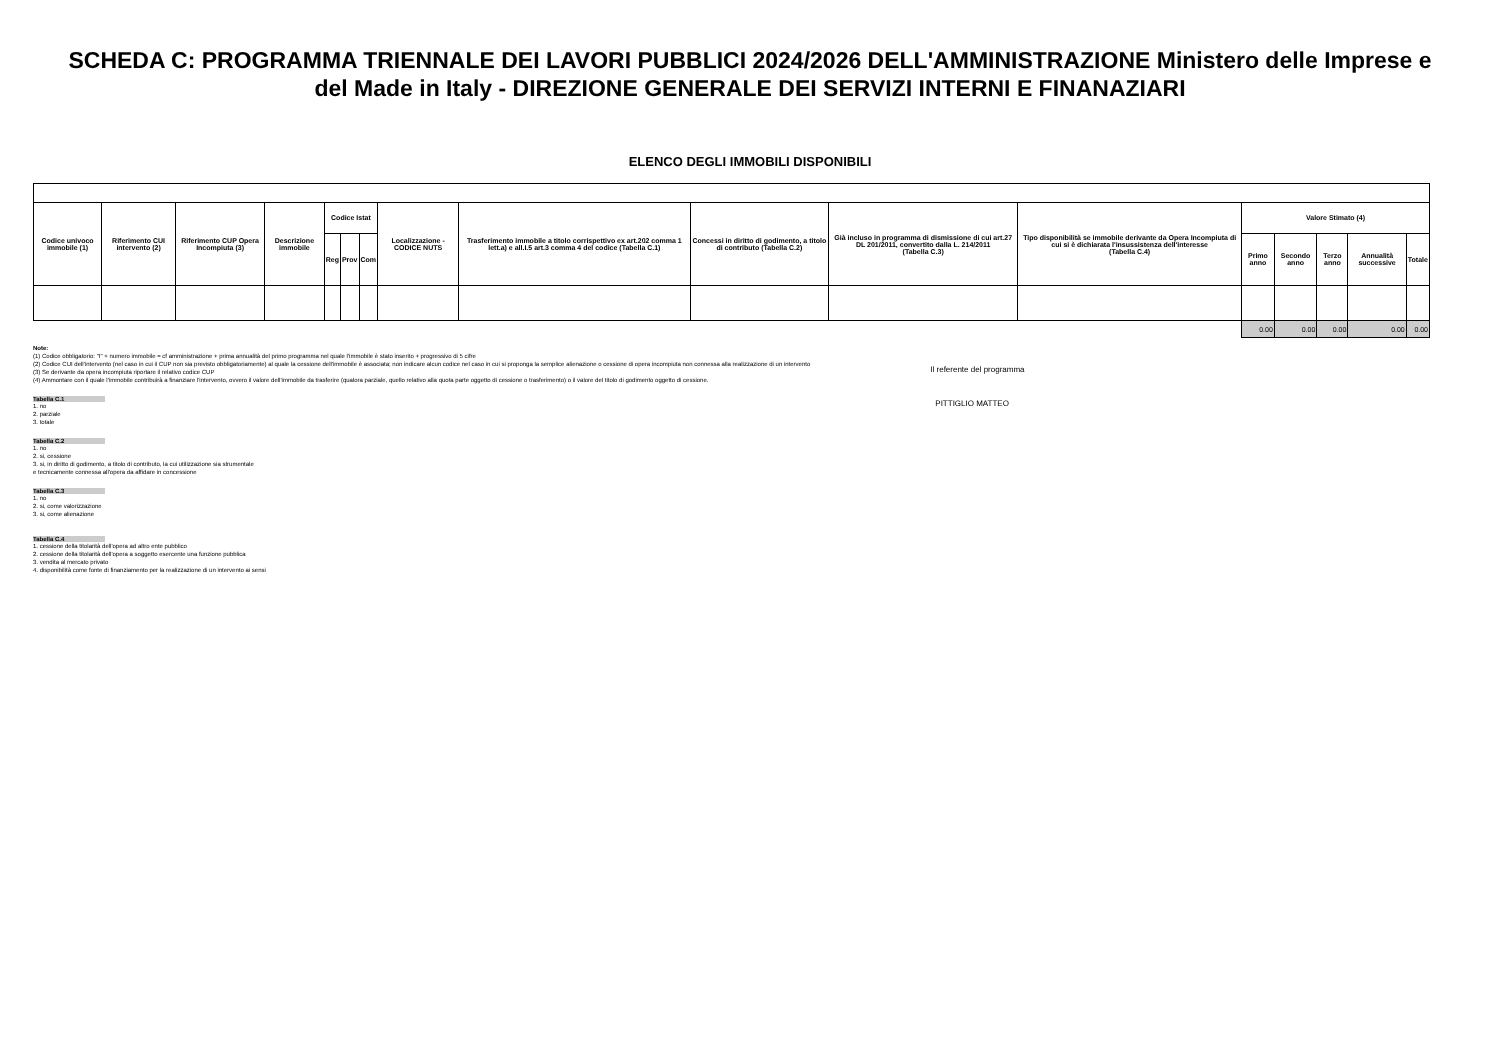SCHEDA C: PROGRAMMA TRIENNALE DEI LAVORI PUBBLICI 2024/2026 DELL'AMMINISTRAZIONE Ministero delle Imprese e del Made in Italy - DIREZIONE GENERALE DEI SERVIZI INTERNI E FINANAZIARI
ELENCO DEGLI IMMOBILI DISPONIBILI
| Codice univoco immobile (1) | Riferimento CUI intervento (2) | Riferimento CUP Opera Incompiuta (3) | Descrizione immobile | Codice Istat | | | Localizzazione - CODICE NUTS | Trasferimento immobile a titolo corrispettivo ex art.202 comma 1 lett.a) e all.I.5 art.3 comma 4 del codice (Tabella C.1) | Concessi in diritto di godimento, a titolo di contributo (Tabella C.2) | Già incluso in programma di dismissione di cui art.27 DL 201/2011, convertito dalla L. 214/2011 (Tabella C.3) | Tipo disponibilità se immobile derivante da Opera Incompiuta di cui si è dichiarata l'insussistenza dell'interesse (Tabella C.4) | Valore Stimato (4) | | | | |
| --- | --- | --- | --- | --- | --- | --- | --- | --- | --- | --- | --- | --- | --- | --- | --- | --- |
| | | | | Reg | Prov | Com | | | | | | Primo anno | Secondo anno | Terzo anno | Annualità successive | Totale |
| | | | | | | | | | | | | 0.00 | 0.00 | 0.00 | 0.00 | 0.00 |
Note:
(1) Codice obbligatorio: "I" + numero immobile = cf amministrazione + prima annualità del primo programma nel quale l'immobile è stato inserito + progressivo di 5 cifre
(2) Codice CUI dell'intervento (nel caso in cui il CUP non sia previsto obbligatoriamente) al quale la cessione dell'immobile è associata; non indicare alcun codice nel caso in cui si proponga la semplice alienazione o cessione di opera incompiuta non connessa alla realizzazione di un intervento
(3) Se derivante da opera incompiuta riportare il relativo codice CUP
(4) Ammontare con il quale l'immobile contribuirà a finanziare l'intervento, ovvero il valore dell'immobile da trasferire (qualora parziale, quello relativo alla quota parte oggetto di cessione o trasferimento) o il valore del titolo di godimento oggetto di cessione.
Tabella C.1
1. no
2. parziale
3. totale
Tabella C.2
1. no
2. si, cessione
3. si, in diritto di godimento, a titolo di contributo, la cui utilizzazione sia strumentale
e tecnicamente connessa all'opera da affidare in concessione
Tabella C.3
1. no
2. si, come valorizzazione
3. si, come alienazione
Tabella C.4
1. cessione della titolarità dell'opera ad altro ente pubblico
2. cessione della titolarità dell'opera a soggetto esercente una funzione pubblica
3. vendita al mercato privato
4. disponibilità come fonte di finanziamento per la realizzazione di un intervento ai sensi
Il referente del programma
PITTIGLIO MATTEO